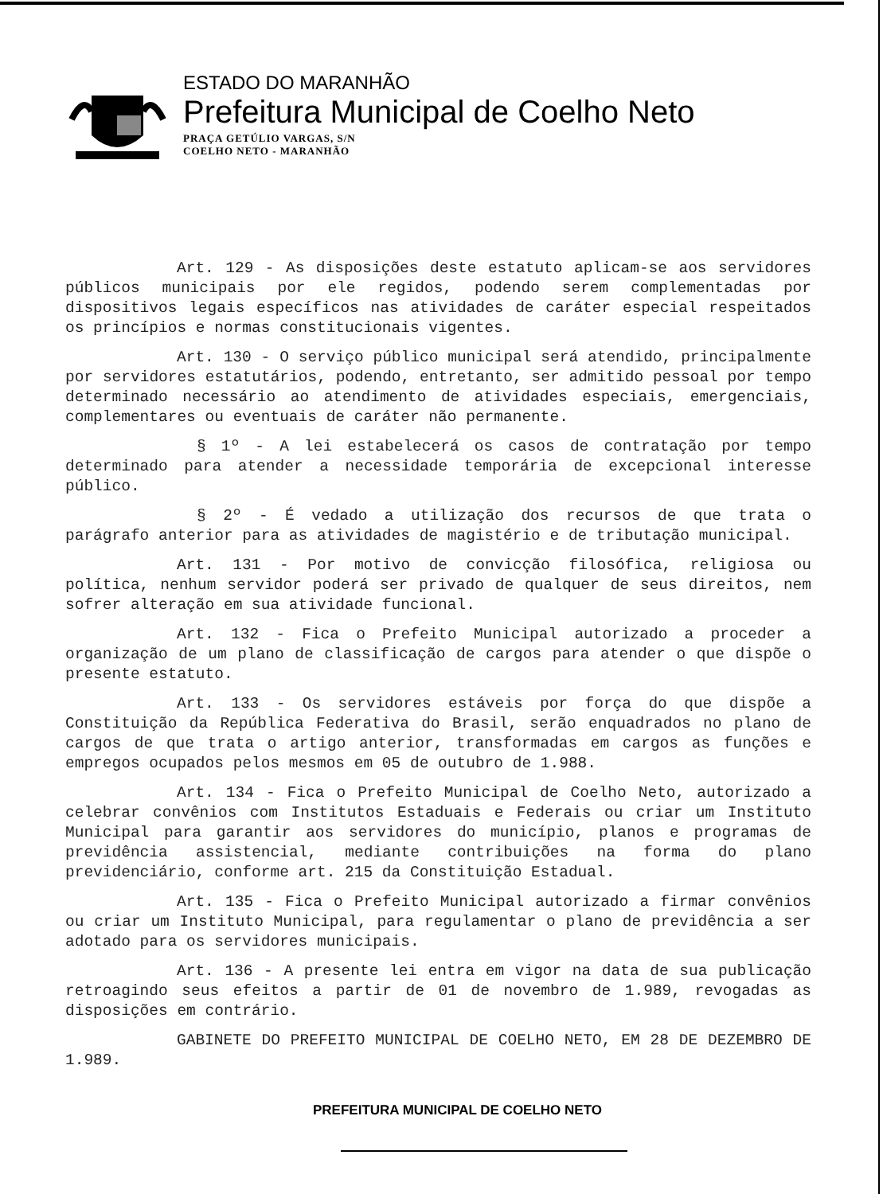ESTADO DO MARANHÃO
Prefeitura Municipal de Coelho Neto
PRAÇA GETÚLIO VARGAS, S/N
COELHO NETO - MARANHÃO
Art. 129 - As disposições deste estatuto aplicam-se aos servidores públicos municipais por ele regidos, podendo serem complementadas por dispositivos legais específicos nas atividades de caráter especial respeitados os princípios e normas constitucionais vigentes.
Art. 130 - O serviço público municipal será atendido, principalmente por servidores estatutários, podendo, entretanto, ser admitido pessoal por tempo determinado necessário ao atendimento de atividades especiais, emergenciais, complementares ou eventuais de caráter não permanente.
§ 1º - A lei estabelecerá os casos de contratação por tempo determinado para atender a necessidade temporária de excepcional interesse público.
§ 2º - É vedado a utilização dos recursos de que trata o parágrafo anterior para as atividades de magistério e de tributação municipal.
Art. 131 - Por motivo de convicção filosófica, religiosa ou política, nenhum servidor poderá ser privado de qualquer de seus direitos, nem sofrer alteração em sua atividade funcional.
Art. 132 - Fica o Prefeito Municipal autorizado a proceder a organização de um plano de classificação de cargos para atender o que dispõe o presente estatuto.
Art. 133 - Os servidores estáveis por força do que dispõe a Constituição da República Federativa do Brasil, serão enquadrados no plano de cargos de que trata o artigo anterior, transformadas em cargos as funções e empregos ocupados pelos mesmos em 05 de outubro de 1.988.
Art. 134 - Fica o Prefeito Municipal de Coelho Neto, autorizado a celebrar convênios com Institutos Estaduais e Federais ou criar um Instituto Municipal para garantir aos servidores do município, planos e programas de previdência assistencial, mediante contribuições na forma do plano previdenciário, conforme art. 215 da Constituição Estadual.
Art. 135 - Fica o Prefeito Municipal autorizado a firmar convênios ou criar um Instituto Municipal, para regulamentar o plano de previdência a ser adotado para os servidores municipais.
Art. 136 - A presente lei entra em vigor na data de sua publicação retroagindo seus efeitos a partir de 01 de novembro de 1.989, revogadas as disposições em contrário.
GABINETE DO PREFEITO MUNICIPAL DE COELHO NETO, EM 28 DE DEZEMBRO DE 1.989.
PREFEITURA MUNICIPAL DE COELHO NETO